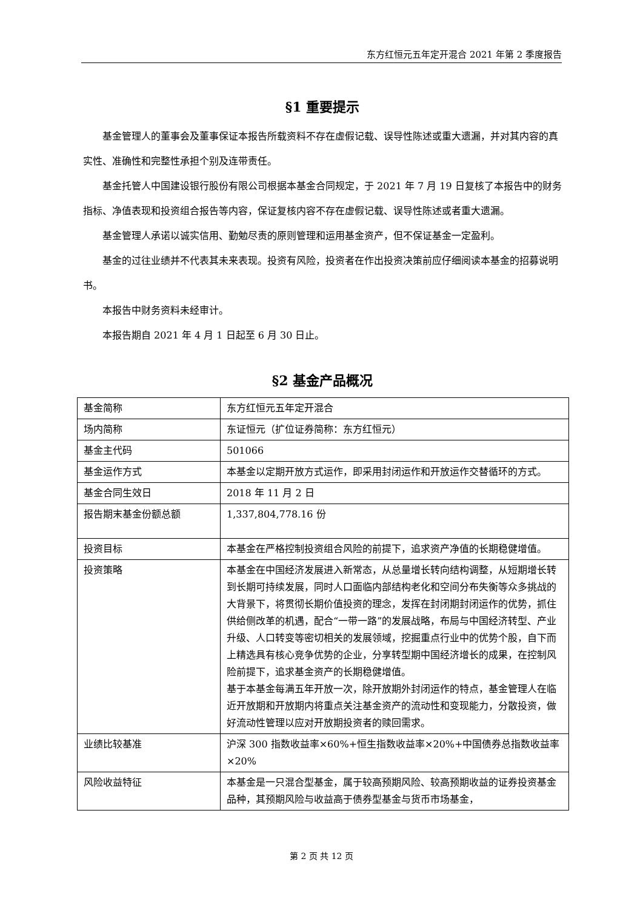东方红恒元五年定开混合 2021 年第 2 季度报告
§1 重要提示
基金管理人的董事会及董事保证本报告所载资料不存在虚假记载、误导性陈述或重大遗漏，并对其内容的真实性、准确性和完整性承担个别及连带责任。
基金托管人中国建设银行股份有限公司根据本基金合同规定，于 2021 年 7 月 19 日复核了本报告中的财务指标、净值表现和投资组合报告等内容，保证复核内容不存在虚假记载、误导性陈述或者重大遗漏。
基金管理人承诺以诚实信用、勤勉尽责的原则管理和运用基金资产，但不保证基金一定盈利。
基金的过往业绩并不代表其未来表现。投资有风险，投资者在作出投资决策前应仔细阅读本基金的招募说明书。
本报告中财务资料未经审计。
本报告期自 2021 年 4 月 1 日起至 6 月 30 日止。
§2 基金产品概况
| 基金简称 | 东方红恒元五年定开混合 |
| 场内简称 | 东证恒元（扩位证券简称：东方红恒元） |
| 基金主代码 | 501066 |
| 基金运作方式 | 本基金以定期开放方式运作，即采用封闭运作和开放运作交替循环的方式。 |
| 基金合同生效日 | 2018 年 11 月 2 日 |
| 报告期末基金份额总额 | 1,337,804,778.16 份 |
| 投资目标 | 本基金在严格控制投资组合风险的前提下，追求资产净值的长期稳健增值。 |
| 投资策略 | 本基金在中国经济发展进入新常态，从总量增长转向结构调整，从短期增长转到长期可持续发展，同时人口面临内部结构老化和空间分布失衡等众多挑战的大背景下，将贯彻长期价值投资的理念，发挥在封闭期封闭运作的优势，抓住供给侧改革的机遇，配合“一带一路”的发展战略，布局与中国经济转型、产业升级、人口转变等密切相关的发展领域，挖掘重点行业中的优势个股，自下而上精选具有核心竞争优势的企业，分享转型期中国经济增长的成果，在控制风险前提下，追求基金资产的长期稳健增值。 基于本基金每满五年开放一次，除开放期外封闭运作的特点，基金管理人在临近开放期和开放期内将重点关注基金资产的流动性和变现能力，分散投资，做好流动性管理以应对开放期投资者的赎回需求。 |
| 业绩比较基准 | 沪深 300 指数收益率×60%+恒生指数收益率×20%+中国债券总指数收益率×20% |
| 风险收益特征 | 本基金是一只混合型基金，属于较高预期风险、较高预期收益的证券投资基金品种，其预期风险与收益高于债券型基金与货币市场基金， |
第 2 页 共 12 页